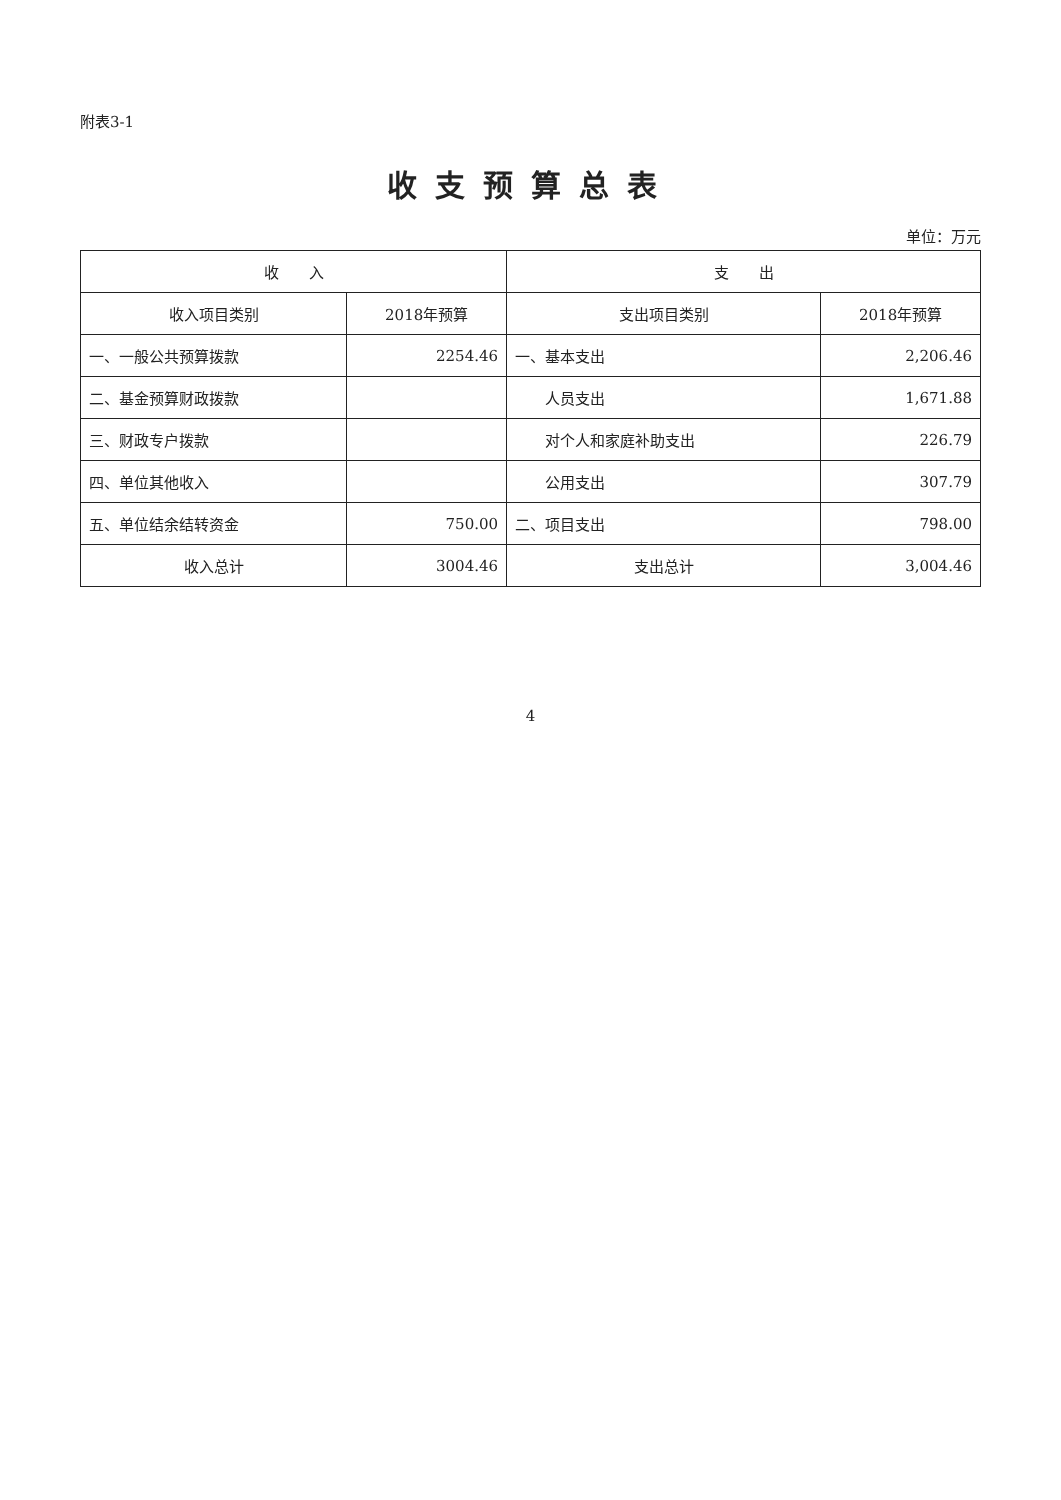附表3-1
收支预算总表
单位：万元
| 收 入 | | 支 出 | |
| --- | --- | --- | --- |
| 收入项目类别 | 2018年预算 | 支出项目类别 | 2018年预算 |
| 一、一般公共预算拨款 | 2254.46 | 一、基本支出 | 2,206.46 |
| 二、基金预算财政拨款 | | 人员支出 | 1,671.88 |
| 三、财政专户拨款 | | 对个人和家庭补助支出 | 226.79 |
| 四、单位其他收入 | | 公用支出 | 307.79 |
| 五、单位结余结转资金 | 750.00 | 二、项目支出 | 798.00 |
| 收入总计 | 3004.46 | 支出总计 | 3,004.46 |
4